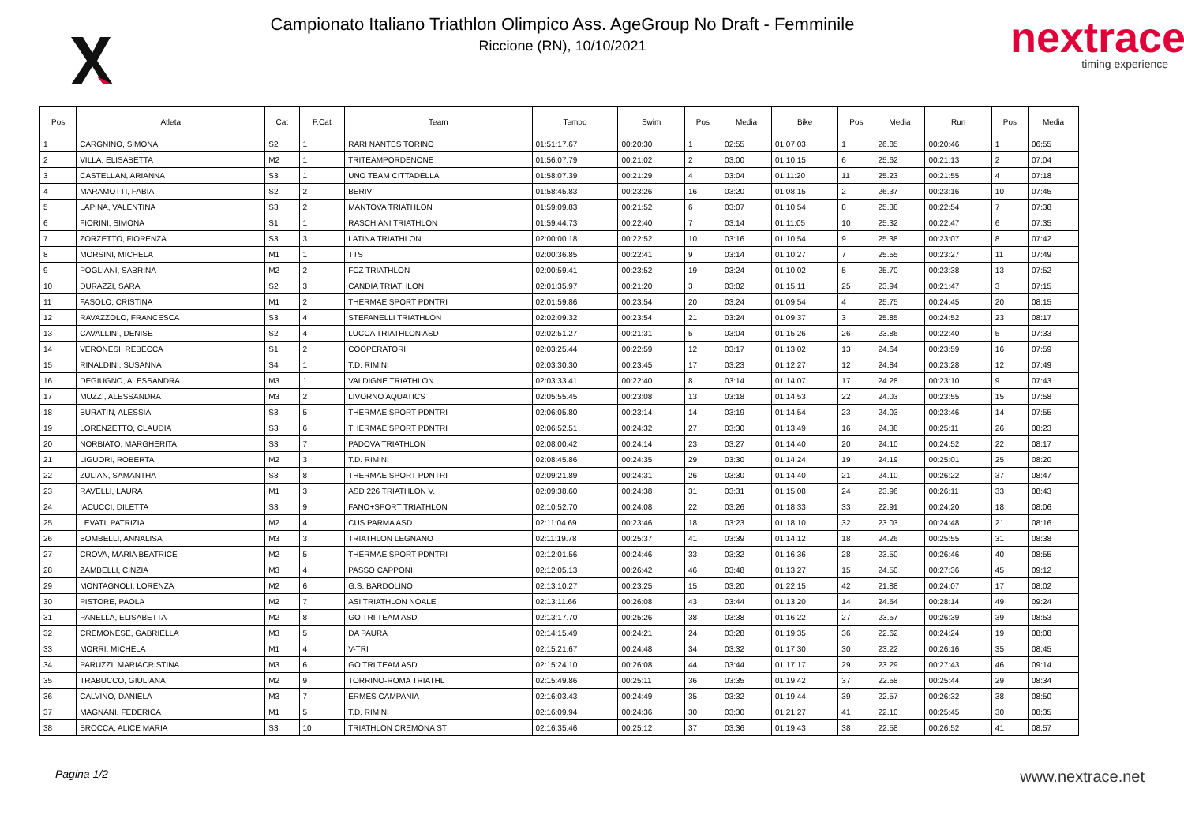Campionato Italiano Triathlon Olimpico Ass. AgeGroup No Draft - Femminile
Riccione (RN), 10/10/2021
nextrace
timing experience
| Pos | Atleta | Cat | P.Cat | Team | Tempo | Swim | Pos | Media | Bike | Pos | Media | Run | Pos | Media |
| --- | --- | --- | --- | --- | --- | --- | --- | --- | --- | --- | --- | --- | --- | --- |
| 1 | CARGNINO, SIMONA | S2 | 1 | RARI NANTES TORINO | 01:51:17.67 | 00:20:30 | 1 | 02:55 | 01:07:03 | 1 | 26.85 | 00:20:46 | 1 | 06:55 |
| 2 | VILLA, ELISABETTA | M2 | 1 | TRITEAMPORDENONE | 01:56:07.79 | 00:21:02 | 2 | 03:00 | 01:10:15 | 6 | 25.62 | 00:21:13 | 2 | 07:04 |
| 3 | CASTELLAN, ARIANNA | S3 | 1 | UNO TEAM CITTADELLA | 01:58:07.39 | 00:21:29 | 4 | 03:04 | 01:11:20 | 11 | 25.23 | 00:21:55 | 4 | 07:18 |
| 4 | MARAMOTTI, FABIA | S2 | 2 | BERIV | 01:58:45.83 | 00:23:26 | 16 | 03:20 | 01:08:15 | 2 | 26.37 | 00:23:16 | 10 | 07:45 |
| 5 | LAPINA, VALENTINA | S3 | 2 | MANTOVA TRIATHLON | 01:59:09.83 | 00:21:52 | 6 | 03:07 | 01:10:54 | 8 | 25.38 | 00:22:54 | 7 | 07:38 |
| 6 | FIORINI, SIMONA | S1 | 1 | RASCHIANI TRIATHLON | 01:59:44.73 | 00:22:40 | 7 | 03:14 | 01:11:05 | 10 | 25.32 | 00:22:47 | 6 | 07:35 |
| 7 | ZORZETTO, FIORENZA | S3 | 3 | LATINA TRIATHLON | 02:00:00.18 | 00:22:52 | 10 | 03:16 | 01:10:54 | 9 | 25.38 | 00:23:07 | 8 | 07:42 |
| 8 | MORSINI, MICHELA | M1 | 1 | TTS | 02:00:36.85 | 00:22:41 | 9 | 03:14 | 01:10:27 | 7 | 25.55 | 00:23:27 | 11 | 07:49 |
| 9 | POGLIANI, SABRINA | M2 | 2 | FCZ TRIATHLON | 02:00:59.41 | 00:23:52 | 19 | 03:24 | 01:10:02 | 5 | 25.70 | 00:23:38 | 13 | 07:52 |
| 10 | DURAZZI, SARA | S2 | 3 | CANDIA TRIATHLON | 02:01:35.97 | 00:21:20 | 3 | 03:02 | 01:15:11 | 25 | 23.94 | 00:21:47 | 3 | 07:15 |
| 11 | FASOLO, CRISTINA | M1 | 2 | THERMAE SPORT PDNTRI | 02:01:59.86 | 00:23:54 | 20 | 03:24 | 01:09:54 | 4 | 25.75 | 00:24:45 | 20 | 08:15 |
| 12 | RAVAZZOLO, FRANCESCA | S3 | 4 | STEFANELLI TRIATHLON | 02:02:09.32 | 00:23:54 | 21 | 03:24 | 01:09:37 | 3 | 25.85 | 00:24:52 | 23 | 08:17 |
| 13 | CAVALLINI, DENISE | S2 | 4 | LUCCA TRIATHLON ASD | 02:02:51.27 | 00:21:31 | 5 | 03:04 | 01:15:26 | 26 | 23.86 | 00:22:40 | 5 | 07:33 |
| 14 | VERONESI, REBECCA | S1 | 2 | COOPERATORI | 02:03:25.44 | 00:22:59 | 12 | 03:17 | 01:13:02 | 13 | 24.64 | 00:23:59 | 16 | 07:59 |
| 15 | RINALDINI, SUSANNA | S4 | 1 | T.D. RIMINI | 02:03:30.30 | 00:23:45 | 17 | 03:23 | 01:12:27 | 12 | 24.84 | 00:23:28 | 12 | 07:49 |
| 16 | DEGIUGNO, ALESSANDRA | M3 | 1 | VALDIGNE TRIATHLON | 02:03:33.41 | 00:22:40 | 8 | 03:14 | 01:14:07 | 17 | 24.28 | 00:23:10 | 9 | 07:43 |
| 17 | MUZZI, ALESSANDRA | M3 | 2 | LIVORNO AQUATICS | 02:05:55.45 | 00:23:08 | 13 | 03:18 | 01:14:53 | 22 | 24.03 | 00:23:55 | 15 | 07:58 |
| 18 | BURATIN, ALESSIA | S3 | 5 | THERMAE SPORT PDNTRI | 02:06:05.80 | 00:23:14 | 14 | 03:19 | 01:14:54 | 23 | 24.03 | 00:23:46 | 14 | 07:55 |
| 19 | LORENZETTO, CLAUDIA | S3 | 6 | THERMAE SPORT PDNTRI | 02:06:52.51 | 00:24:32 | 27 | 03:30 | 01:13:49 | 16 | 24.38 | 00:25:11 | 26 | 08:23 |
| 20 | NORBIATO, MARGHERITA | S3 | 7 | PADOVA TRIATHLON | 02:08:00.42 | 00:24:14 | 23 | 03:27 | 01:14:40 | 20 | 24.10 | 00:24:52 | 22 | 08:17 |
| 21 | LIGUORI, ROBERTA | M2 | 3 | T.D. RIMINI | 02:08:45.86 | 00:24:35 | 29 | 03:30 | 01:14:24 | 19 | 24.19 | 00:25:01 | 25 | 08:20 |
| 22 | ZULIAN, SAMANTHA | S3 | 8 | THERMAE SPORT PDNTRI | 02:09:21.89 | 00:24:31 | 26 | 03:30 | 01:14:40 | 21 | 24.10 | 00:26:22 | 37 | 08:47 |
| 23 | RAVELLI, LAURA | M1 | 3 | ASD 226 TRIATHLON V. | 02:09:38.60 | 00:24:38 | 31 | 03:31 | 01:15:08 | 24 | 23.96 | 00:26:11 | 33 | 08:43 |
| 24 | IACUCCI, DILETTA | S3 | 9 | FANO+SPORT TRIATHLON | 02:10:52.70 | 00:24:08 | 22 | 03:26 | 01:18:33 | 33 | 22.91 | 00:24:20 | 18 | 08:06 |
| 25 | LEVATI, PATRIZIA | M2 | 4 | CUS PARMA ASD | 02:11:04.69 | 00:23:46 | 18 | 03:23 | 01:18:10 | 32 | 23.03 | 00:24:48 | 21 | 08:16 |
| 26 | BOMBELLI, ANNALISA | M3 | 3 | TRIATHLON LEGNANO | 02:11:19.78 | 00:25:37 | 41 | 03:39 | 01:14:12 | 18 | 24.26 | 00:25:55 | 31 | 08:38 |
| 27 | CROVA, MARIA BEATRICE | M2 | 5 | THERMAE SPORT PDNTRI | 02:12:01.56 | 00:24:46 | 33 | 03:32 | 01:16:36 | 28 | 23.50 | 00:26:46 | 40 | 08:55 |
| 28 | ZAMBELLI, CINZIA | M3 | 4 | PASSO CAPPONI | 02:12:05.13 | 00:26:42 | 46 | 03:48 | 01:13:27 | 15 | 24.50 | 00:27:36 | 45 | 09:12 |
| 29 | MONTAGNOLI, LORENZA | M2 | 6 | G.S. BARDOLINO | 02:13:10.27 | 00:23:25 | 15 | 03:20 | 01:22:15 | 42 | 21.88 | 00:24:07 | 17 | 08:02 |
| 30 | PISTORE, PAOLA | M2 | 7 | ASI TRIATHLON NOALE | 02:13:11.66 | 00:26:08 | 43 | 03:44 | 01:13:20 | 14 | 24.54 | 00:28:14 | 49 | 09:24 |
| 31 | PANELLA, ELISABETTA | M2 | 8 | GO TRI TEAM ASD | 02:13:17.70 | 00:25:26 | 38 | 03:38 | 01:16:22 | 27 | 23.57 | 00:26:39 | 39 | 08:53 |
| 32 | CREMONESE, GABRIELLA | M3 | 5 | DA PAURA | 02:14:15.49 | 00:24:21 | 24 | 03:28 | 01:19:35 | 36 | 22.62 | 00:24:24 | 19 | 08:08 |
| 33 | MORRI, MICHELA | M1 | 4 | V-TRI | 02:15:21.67 | 00:24:48 | 34 | 03:32 | 01:17:30 | 30 | 23.22 | 00:26:16 | 35 | 08:45 |
| 34 | PARUZZI, MARIACRISTINA | M3 | 6 | GO TRI TEAM ASD | 02:15:24.10 | 00:26:08 | 44 | 03:44 | 01:17:17 | 29 | 23.29 | 00:27:43 | 46 | 09:14 |
| 35 | TRABUCCO, GIULIANA | M2 | 9 | TORRINO-ROMA TRIATHL | 02:15:49.86 | 00:25:11 | 36 | 03:35 | 01:19:42 | 37 | 22.58 | 00:25:44 | 29 | 08:34 |
| 36 | CALVINO, DANIELA | M3 | 7 | ERMES CAMPANIA | 02:16:03.43 | 00:24:49 | 35 | 03:32 | 01:19:44 | 39 | 22.57 | 00:26:32 | 38 | 08:50 |
| 37 | MAGNANI, FEDERICA | M1 | 5 | T.D. RIMINI | 02:16:09.94 | 00:24:36 | 30 | 03:30 | 01:21:27 | 41 | 22.10 | 00:25:45 | 30 | 08:35 |
| 38 | BROCCA, ALICE MARIA | S3 | 10 | TRIATHLON CREMONA ST | 02:16:35.46 | 00:25:12 | 37 | 03:36 | 01:19:43 | 38 | 22.58 | 00:26:52 | 41 | 08:57 |
Pagina 1/2 www.nextrace.net